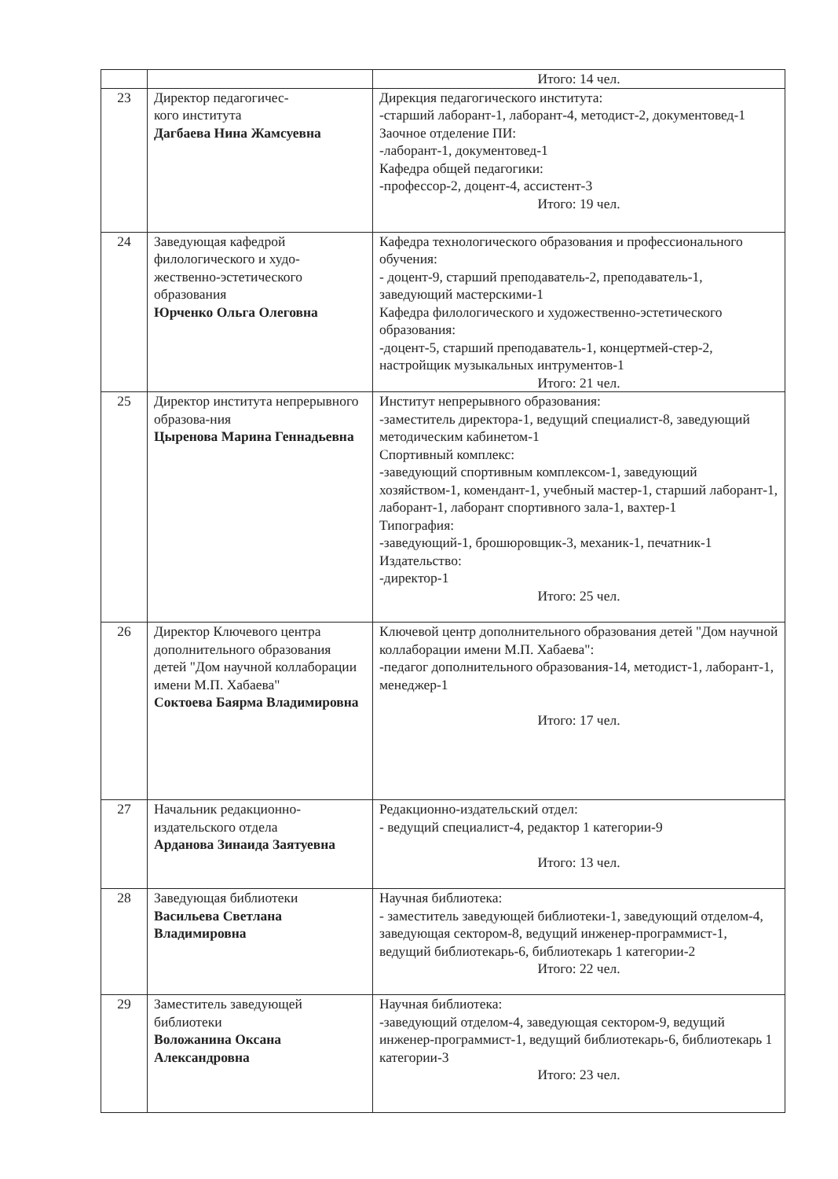| | | Итого: 14 чел. |
| 23 | Директор педагогичес- кого института Дагбаева Нина Жамсуевна | Дирекция педагогического института: -старший лаборант-1, лаборант-4, методист-2, документовед-1 Заочное отделение ПИ: -лаборант-1, документовед-1 Кафедра общей педагогики: -профессор-2, доцент-4, ассистент-3 Итого: 19 чел. |
| 24 | Заведующая кафедрой филологического и худо-жественно-эстетического образования Юрченко Ольга Олеговна | Кафедра технологического образования и профессионального обучения: - доцент-9, старший преподаватель-2, преподаватель-1, заведующий мастерскими-1 Кафедра филологического и художественно-эстетического образования: -доцент-5, старший преподаватель-1, концертмей-стер-2, настройщик музыкальных интрументов-1 Итого: 21 чел. |
| 25 | Директор института непрерывного образова-ния Цыренова Марина Геннадьевна | Институт непрерывного образования: -заместитель директора-1, ведущий специалист-8, заведующий методическим кабинетом-1 Спортивный комплекс: -заведующий спортивным комплексом-1, заведующий хозяйством-1, комендант-1, учебный мастер-1, старший лаборант-1, лаборант-1, лаборант спортивного зала-1, вахтер-1 Типография: -заведующий-1, брошюровщик-3, механик-1, печатник-1 Издательство: -директор-1 Итого: 25 чел. |
| 26 | Директор Ключевого центра дополнительного образования детей "Дом научной коллаборации имени М.П. Хабаева" Соктоева Баярма Владимировна | Ключевой центр дополнительного образования детей "Дом научной коллаборации имени М.П. Хабаева": -педагог дополнительного образования-14, методист-1, лаборант-1, менеджер-1 Итого: 17 чел. |
| 27 | Начальник редакционно-издательского отдела Арданова Зинаида Заятуевна | Редакционно-издательский отдел: - ведущий специалист-4, редактор 1 категории-9 Итого: 13 чел. |
| 28 | Заведующая библиотеки Васильева Светлана Владимировна | Научная библиотека: - заместитель заведующей библиотеки-1, заведующий отделом-4, заведующая сектором-8, ведущий инженер-программист-1, ведущий библиотекарь-6, библиотекарь 1 категории-2 Итого: 22 чел. |
| 29 | Заместитель заведующей библиотеки Воложанина Оксана Александровна | Научная библиотека: -заведующий отделом-4, заведующая сектором-9, ведущий инженер-программист-1, ведущий библиотекарь-6, библиотекарь 1 категории-3 Итого: 23 чел. |